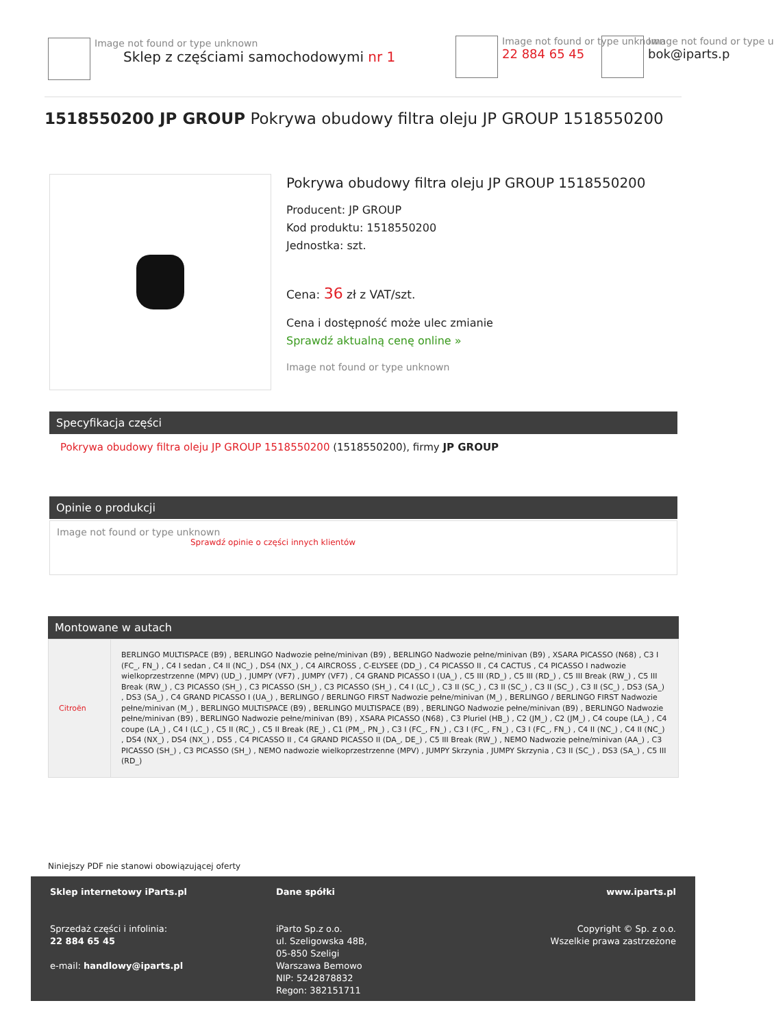Image not found or type unknown
Sklep z częściami samochodowymi nr 1
Image not found or type unknown
22 884 65 45
Image not found or type u
bok@iparts.p
1518550200 JP GROUP Pokrywa obudowy filtra oleju JP GROUP 1518550200
Pokrywa obudowy filtra oleju JP GROUP 1518550200
Producent: JP GROUP
Kod produktu: 1518550200
Jednostka: szt.
Cena: 36 zł z VAT/szt.
Cena i dostępność może ulec zmianie
Sprawdź aktualną cenę online »
Image not found or type unknown
Specyfikacja części
Pokrywa obudowy filtra oleju JP GROUP 1518550200 (1518550200), firmy JP GROUP
Opinie o produkcji
Image not found or type unknown
Sprawdź opinie o części innych klientów
Montowane w autach
| Citroën | BERLINGO MULTISPACE (B9) , BERLINGO Nadwozie pełne/minivan (B9) , BERLINGO Nadwozie pełne/minivan (B9) , XSARA PICASSO (N68) , C3 I (FC_, FN_) , C4 I sedan , C4 II (NC_) , DS4 (NX_) , C4 AIRCROSS , C-ELYSEE (DD_) , C4 PICASSO II , C4 CACTUS , C4 PICASSO I nadwozie wielkoprzestrzenne (MPV) (UD_) , JUMPY (VF7) , JUMPY (VF7) , C4 GRAND PICASSO I (UA_) , C5 III (RD_) , C5 III (RD_) , C5 III Break (RW_) , C5 III Break (RW_) , C3 PICASSO (SH_) , C3 PICASSO (SH_) , C3 PICASSO (SH_) , C4 I (LC_) , C3 II (SC_) , C3 II (SC_) , C3 II (SC_) , C3 II (SC_) , DS3 (SA_) , DS3 (SA_) , C4 GRAND PICASSO I (UA_) , BERLINGO / BERLINGO FIRST Nadwozie pełne/minivan (M_) , BERLINGO / BERLINGO FIRST Nadwozie pełne/minivan (M_) , BERLINGO MULTISPACE (B9) , BERLINGO MULTISPACE (B9) , BERLINGO Nadwozie pełne/minivan (B9) , BERLINGO Nadwozie pełne/minivan (B9) , BERLINGO Nadwozie pełne/minivan (B9) , XSARA PICASSO (N68) , C3 Pluriel (HB_) , C2 (JM_) , C2 (JM_) , C4 coupe (LA_) , C4 coupe (LA_) , C4 I (LC_) , C5 II (RC_) , C5 II Break (RE_) , C1 (PM_, PN_) , C3 I (FC_, FN_) , C3 I (FC_, FN_) , C3 I (FC_, FN_) , C4 II (NC_) , C4 II (NC_) , DS4 (NX_) , DS4 (NX_) , DS5 , C4 PICASSO II , C4 GRAND PICASSO II (DA_, DE_) , C5 III Break (RW_) , NEMO Nadwozie pełne/minivan (AA_) , C3 PICASSO (SH_) , C3 PICASSO (SH_) , NEMO nadwozie wielkoprzestrzenne (MPV) , JUMPY Skrzynia , JUMPY Skrzynia , C3 II (SC_) , DS3 (SA_) , C5 III (RD_) |
Niniejszy PDF nie stanowi obowiązującej oferty
Sklep internetowy iParts.pl
Sprzedaż części i infolinia:
22 884 65 45
e-mail: handlowy@iparts.pl
Dane spółki
iParto Sp.z o.o.
ul. Szeligowska 48B,
05-850 Szeligi
Warszawa Bemowo
NIP: 5242878832
Regon: 382151711
www.iparts.pl
Copyright © Sp. z o.o.
Wszelkie prawa zastrzeżone